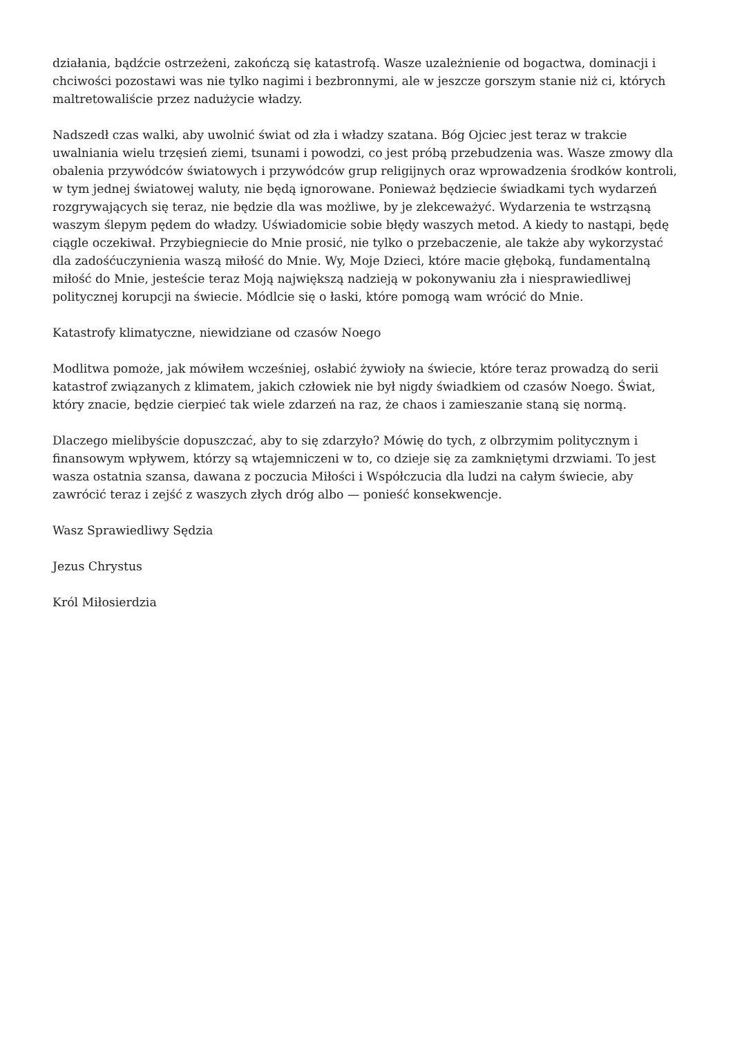działania, bądźcie ostrzeżeni, zakończą się katastrofą. Wasze uzależnienie od bogactwa, dominacji i chciwości pozostawi was nie tylko nagimi i bezbronnymi, ale w jeszcze gorszym stanie niż ci, których maltretowaliście przez nadużycie władzy.
Nadszedł czas walki, aby uwolnić świat od zła i władzy szatana. Bóg Ojciec jest teraz w trakcie uwalniania wielu trzęsień ziemi, tsunami i powodzi, co jest próbą przebudzenia was. Wasze zmowy dla obalenia przywódców światowych i przywódców grup religijnych oraz wprowadzenia środków kontroli, w tym jednej światowej waluty, nie będą ignorowane. Ponieważ będziecie świadkami tych wydarzeń rozgrywających się teraz, nie będzie dla was możliwe, by je zlekceważyć. Wydarzenia te wstrząsną waszym ślepym pędem do władzy. Uświadomicie sobie błędy waszych metod. A kiedy to nastąpi, będę ciągle oczekiwał. Przybiegniecie do Mnie prosić, nie tylko o przebaczenie, ale także aby wykorzystać dla zadośćuczynienia waszą miłość do Mnie. Wy, Moje Dzieci, które macie głęboką, fundamentalną miłość do Mnie, jesteście teraz Moją największą nadzieją w pokonywaniu zła i niesprawiedliwej politycznej korupcji na świecie. Módlcie się o łaski, które pomogą wam wrócić do Mnie.
Katastrofy klimatyczne, niewidziane od czasów Noego
Modlitwa pomoże, jak mówiłem wcześniej, osłabić żywioły na świecie, które teraz prowadzą do serii katastrof związanych z klimatem, jakich człowiek nie był nigdy świadkiem od czasów Noego. Świat, który znacie, będzie cierpieć tak wiele zdarzeń na raz, że chaos i zamieszanie staną się normą.
Dlaczego mielibyście dopuszczać, aby to się zdarzyło? Mówię do tych, z olbrzymim politycznym i finansowym wpływem, którzy są wtajemniczeni w to, co dzieje się za zamkniętymi drzwiami. To jest wasza ostatnia szansa, dawana z poczucia Miłości i Współczucia dla ludzi na całym świecie, aby zawrócić teraz i zejść z waszych złych dróg albo — ponieść konsekwencje.
Wasz Sprawiedliwy Sędzia
Jezus Chrystus
Król Miłosierdzia